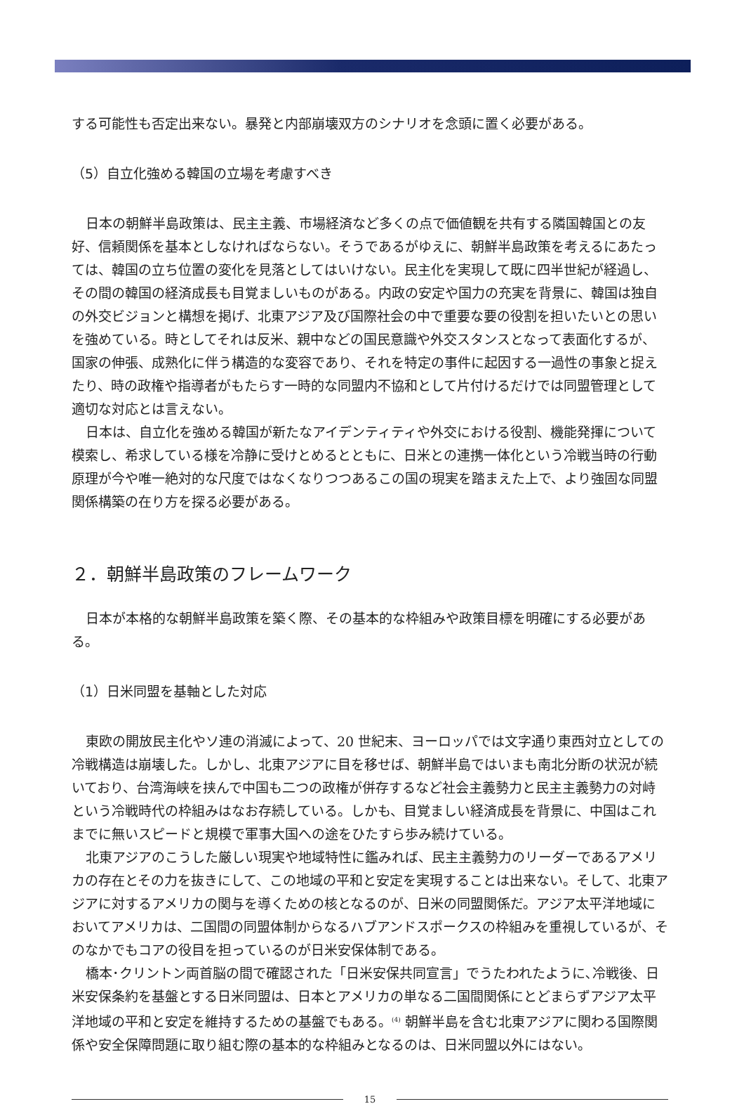する可能性も否定出来ない。暴発と内部崩壊双方のシナリオを念頭に置く必要がある。
（5）自立化強める韓国の立場を考慮すべき
日本の朝鮮半島政策は、民主主義、市場経済など多くの点で価値観を共有する隣国韓国との友好、信頼関係を基本としなければならない。そうであるがゆえに、朝鮮半島政策を考えるにあたっては、韓国の立ち位置の変化を見落としてはいけない。民主化を実現して既に四半世紀が経過し、その間の韓国の経済成長も目覚ましいものがある。内政の安定や国力の充実を背景に、韓国は独自の外交ビジョンと構想を掲げ、北東アジア及び国際社会の中で重要な要の役割を担いたいとの思いを強めている。時としてそれは反米、親中などの国民意識や外交スタンスとなって表面化するが、国家の伸張、成熟化に伴う構造的な変容であり、それを特定の事件に起因する一過性の事象と捉えたり、時の政権や指導者がもたらす一時的な同盟内不協和として片付けるだけでは同盟管理として適切な対応とは言えない。
日本は、自立化を強める韓国が新たなアイデンティティや外交における役割、機能発揮について模索し、希求している様を冷静に受けとめるとともに、日米との連携一体化という冷戦当時の行動原理が今や唯一絶対的な尺度ではなくなりつつあるこの国の現実を踏まえた上で、より強固な同盟関係構築の在り方を探る必要がある。
２．朝鮮半島政策のフレームワーク
日本が本格的な朝鮮半島政策を築く際、その基本的な枠組みや政策目標を明確にする必要がある。
（1）日米同盟を基軸とした対応
東欧の開放民主化やソ連の消滅によって、20 世紀末、ヨーロッパでは文字通り東西対立としての冷戦構造は崩壊した。しかし、北東アジアに目を移せば、朝鮮半島ではいまも南北分断の状況が続いており、台湾海峡を挟んで中国も二つの政権が併存するなど社会主義勢力と民主主義勢力の対峙という冷戦時代の枠組みはなお存続している。しかも、目覚ましい経済成長を背景に、中国はこれまでに無いスピードと規模で軍事大国への途をひたすら歩み続けている。
北東アジアのこうした厳しい現実や地域特性に鑑みれば、民主主義勢力のリーダーであるアメリカの存在とその力を抜きにして、この地域の平和と安定を実現することは出来ない。そして、北東アジアに対するアメリカの関与を導くための核となるのが、日米の同盟関係だ。アジア太平洋地域においてアメリカは、二国間の同盟体制からなるハブアンドスポークスの枠組みを重視しているが、そのなかでもコアの役目を担っているのが日米安保体制である。
橋本･クリントン両首脳の間で確認された「日米安保共同宣言」でうたわれたように､冷戦後、日米安保条約を基盤とする日米同盟は、日本とアメリカの単なる二国間関係にとどまらずアジア太平洋地域の平和と安定を維持するための基盤でもある。<sup>(4)</sup> 朝鮮半島を含む北東アジアに関わる国際関係や安全保障問題に取り組む際の基本的な枠組みとなるのは、日米同盟以外にはない。
15